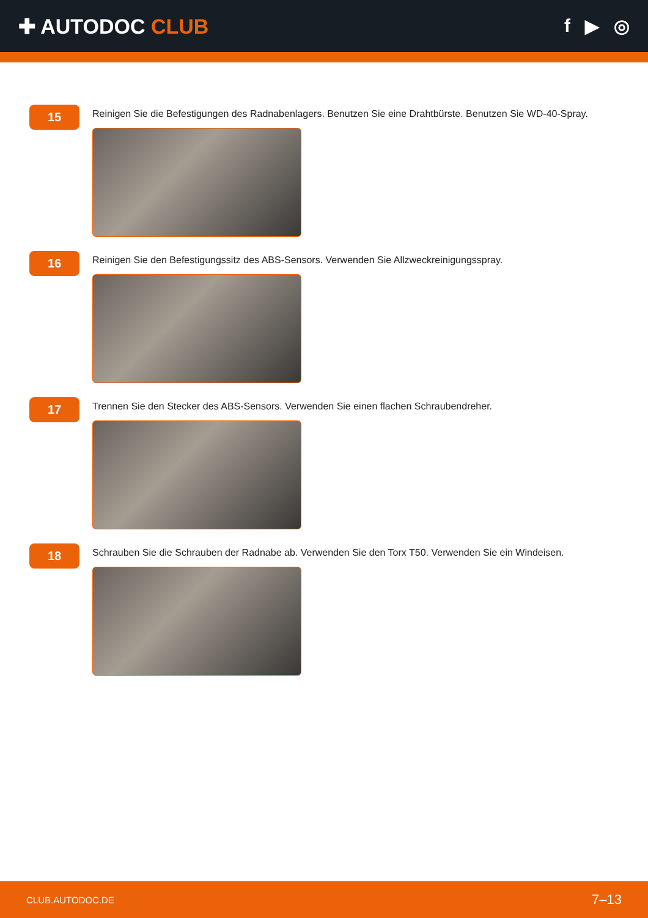✚ AUTODOC CLUB f ▶ ◎
15
Reinigen Sie die Befestigungen des Radnabenlagers. Benutzen Sie eine Drahtbürste. Benutzen Sie WD-40-Spray.
16
Reinigen Sie den Befestigungssitz des ABS-Sensors. Verwenden Sie Allzweckreinigungsspray.
17
Trennen Sie den Stecker des ABS-Sensors. Verwenden Sie einen flachen Schraubendreher.
18
Schrauben Sie die Schrauben der Radnabe ab. Verwenden Sie den Torx T50. Verwenden Sie ein Windeisen.
CLUB.AUTODOC.DE 7–13